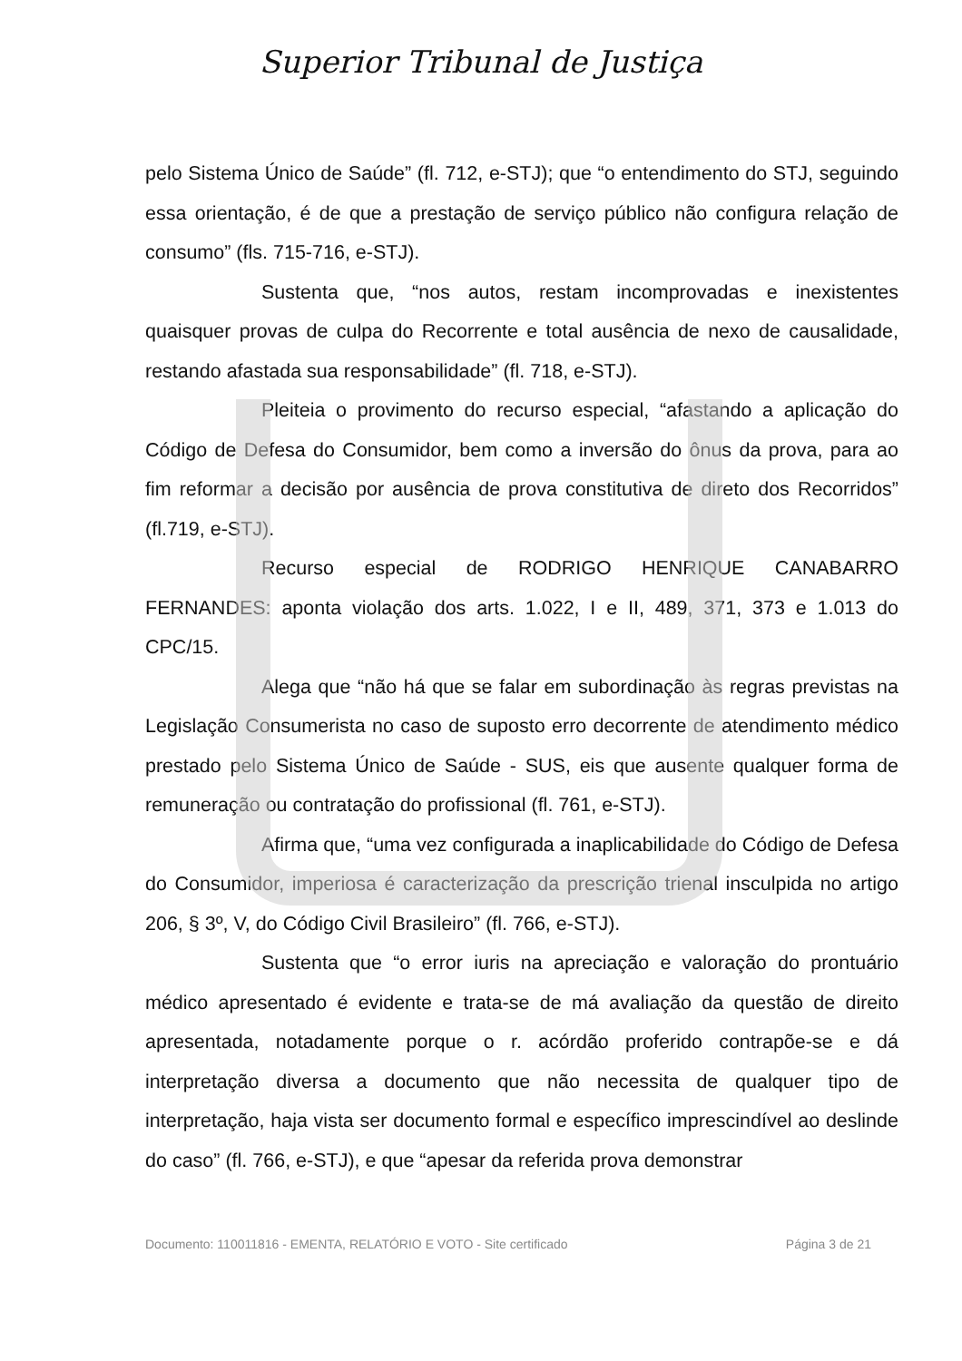Superior Tribunal de Justiça
pelo Sistema Único de Saúde” (fl. 712, e-STJ); que “o entendimento do STJ, seguindo essa orientação, é de que a prestação de serviço público não configura relação de consumo” (fls. 715-716, e-STJ).
Sustenta que, “nos autos, restam incomprovadas e inexistentes quaisquer provas de culpa do Recorrente e total ausência de nexo de causalidade, restando afastada sua responsabilidade” (fl. 718, e-STJ).
Pleiteia o provimento do recurso especial, “afastando a aplicação do Código de Defesa do Consumidor, bem como a inversão do ônus da prova, para ao fim reformar a decisão por ausência de prova constitutiva de direto dos Recorridos” (fl.719, e-STJ).
Recurso especial de RODRIGO HENRIQUE CANABARRO FERNANDES: aponta violação dos arts. 1.022, I e II, 489, 371, 373 e 1.013 do CPC/15.
Alega que “não há que se falar em subordinação às regras previstas na Legislação Consumerista no caso de suposto erro decorrente de atendimento médico prestado pelo Sistema Único de Saúde - SUS, eis que ausente qualquer forma de remuneração ou contratação do profissional (fl. 761, e-STJ).
Afirma que, “uma vez configurada a inaplicabilidade do Código de Defesa do Consumidor, imperiosa é caracterização da prescrição trienal insculpida no artigo 206, § 3º, V, do Código Civil Brasileiro” (fl. 766, e-STJ).
Sustenta que “o error iuris na apreciação e valoração do prontuário médico apresentado é evidente e trata-se de má avaliação da questão de direito apresentada, notadamente porque o r. acórdão proferido contrapõe-se e dá interpretação diversa a documento que não necessita de qualquer tipo de interpretação, haja vista ser documento formal e específico imprescindível ao deslinde do caso” (fl. 766, e-STJ), e que “apesar da referida prova demonstrar
Documento: 110011816 - EMENTA, RELATÓRIO E VOTO - Site certificado Página 3 de 21